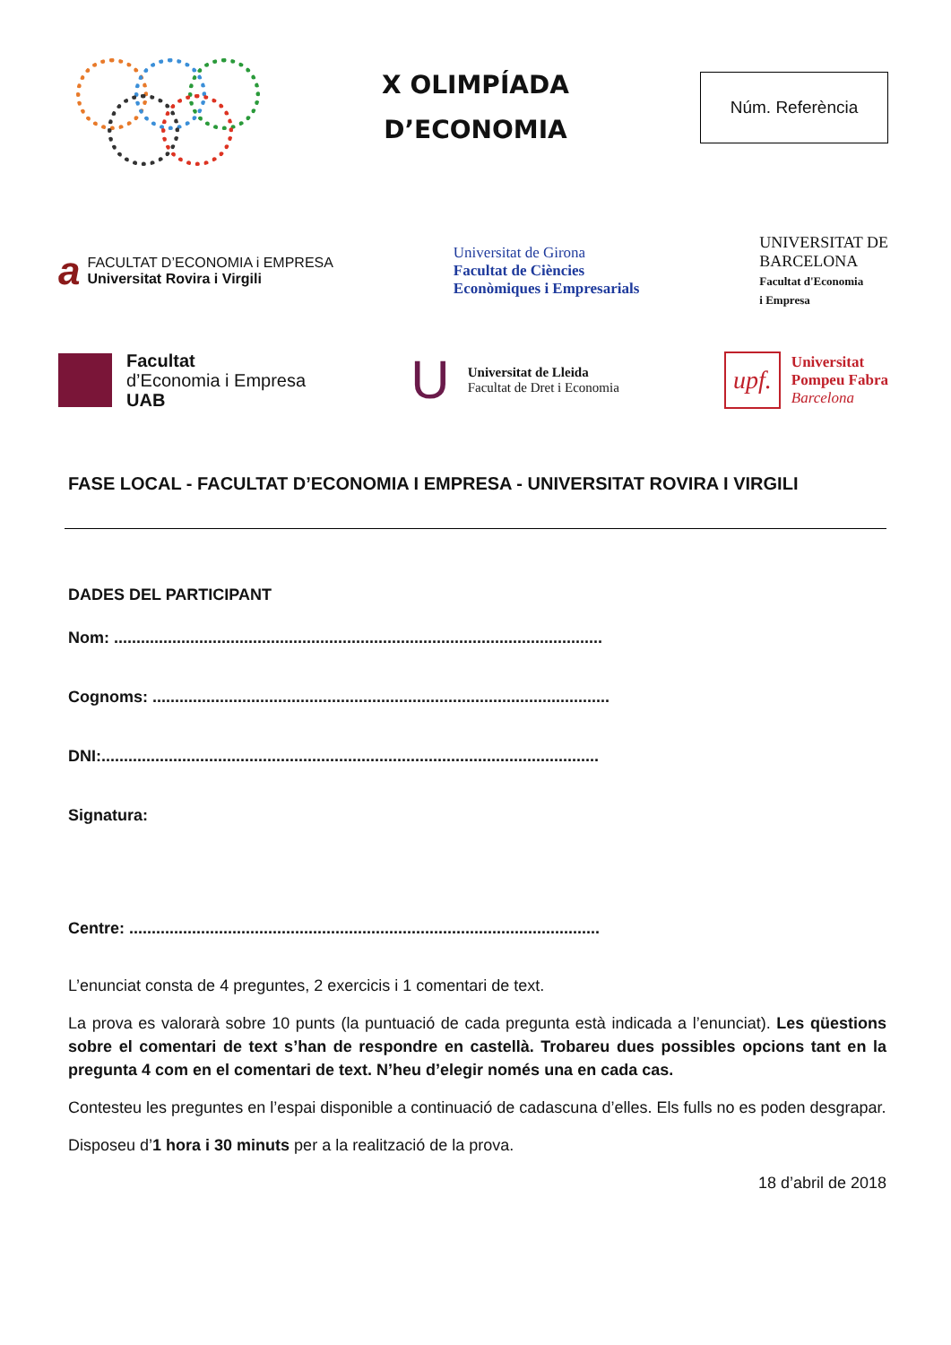X OLIMPÍADA
D’ECONOMIA
Núm. Referència
a
FACULTAT D’ECONOMIA i EMPRESA
Universitat Rovira i Virgili
Universitat de Girona
Facultat de Ciències
Econòmiques i Empresarials
UNIVERSITAT DE
BARCELONA
Facultat d'Economia
i Empresa
Facultat
d’Economia i Empresa
UAB
U
Universitat de Lleida
Facultat de Dret i Economia
upf.
Universitat
Pompeu Fabra
Barcelona
FASE LOCAL - FACULTAT D’ECONOMIA I EMPRESA - UNIVERSITAT ROVIRA I VIRGILI
DADES DEL PARTICIPANT
Nom: .............................................................................................................
Cognoms: ......................................................................................................
DNI:...............................................................................................................
Signatura:
Centre: .........................................................................................................
L’enunciat consta de 4 preguntes, 2 exercicis i 1 comentari de text.
La prova es valorarà sobre 10 punts (la puntuació de cada pregunta està indicada a l’enunciat). Les qüestions sobre el comentari de text s’han de respondre en castellà. Trobareu dues possibles opcions tant en la pregunta 4 com en el comentari de text. N’heu d’elegir només una en cada cas.
Contesteu les preguntes en l’espai disponible a continuació de cadascuna d’elles. Els fulls no es poden desgrapar.
Disposeu d’1 hora i 30 minuts per a la realització de la prova.
18 d’abril de 2018